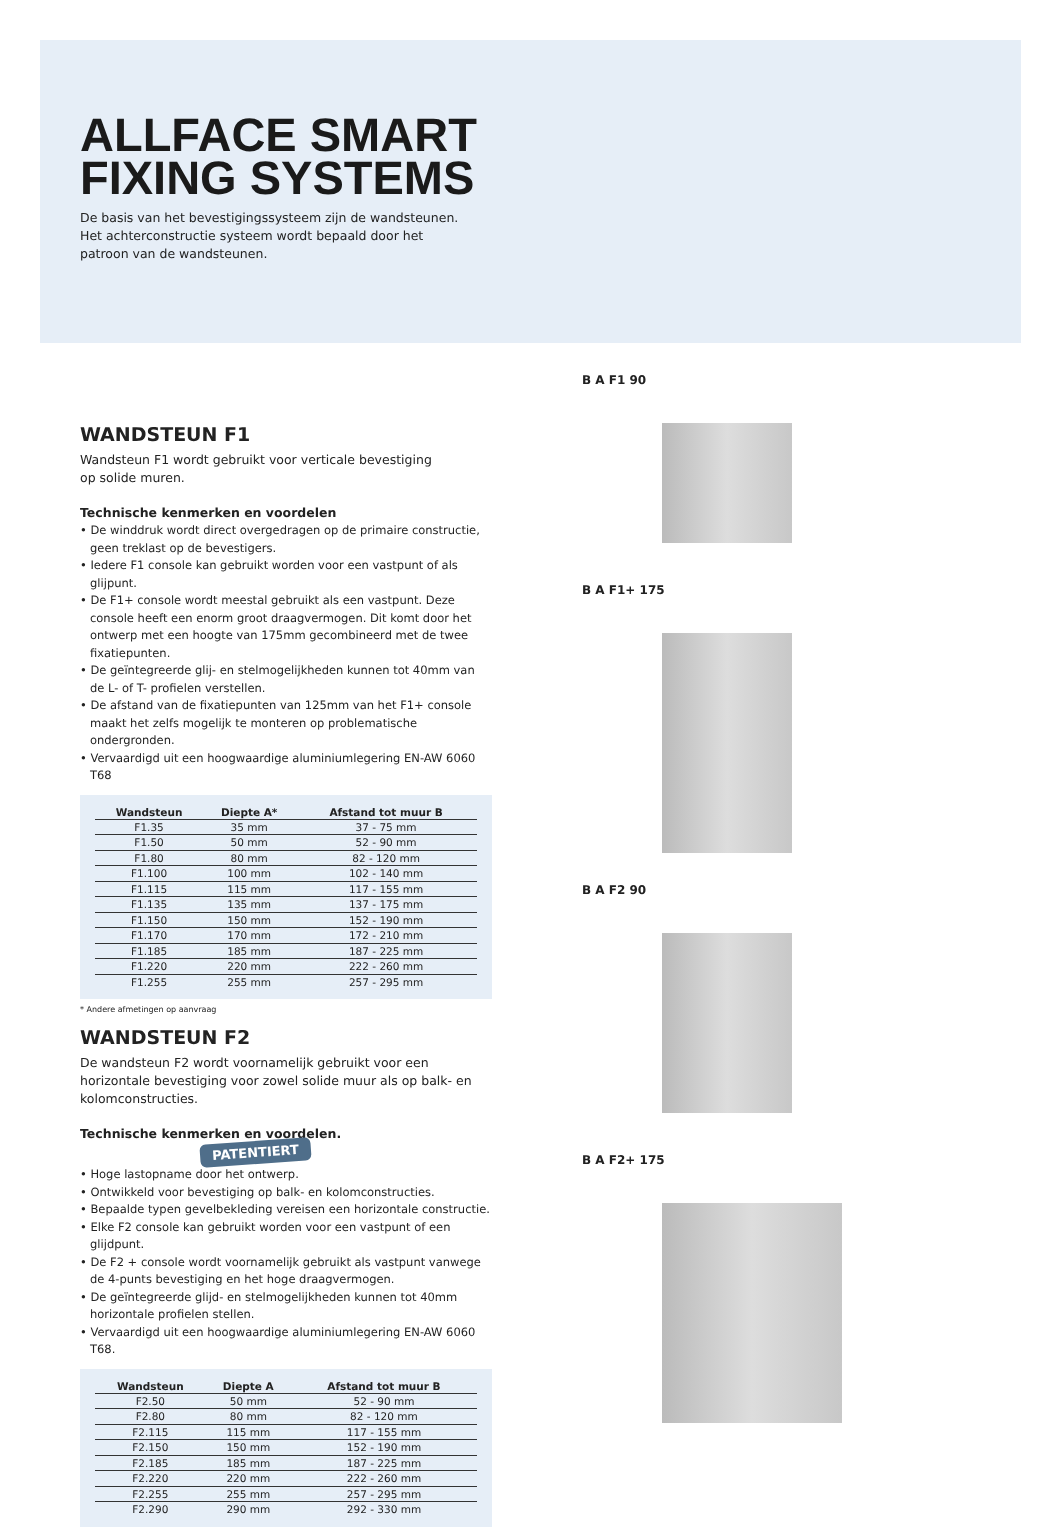ALLFACE SMART
FIXING SYSTEMS
De basis van het bevestigingssysteem zijn de wandsteunen.
Het achterconstructie systeem wordt bepaald door het
patroon van de wandsteunen.
WANDSTEUN F1
Wandsteun F1 wordt gebruikt voor verticale bevestiging
op solide muren.
Technische kenmerken en voordelen
• De winddruk wordt direct overgedragen op de primaire constructie, geen treklast op de bevestigers.
• Iedere F1 console kan gebruikt worden voor een vastpunt of als glijpunt.
• De F1+ console wordt meestal gebruikt als een vastpunt. Deze console heeft een enorm groot draagvermogen. Dit komt door het ontwerp met een hoogte van 175mm gecombineerd met de twee fixatiepunten.
• De geïntegreerde glij- en stelmogelijkheden kunnen tot 40mm van de L- of T- profielen verstellen.
• De afstand van de fixatiepunten van 125mm van het F1+ console maakt het zelfs mogelijk te monteren op problematische ondergronden.
• Vervaardigd uit een hoogwaardige aluminiumlegering EN-AW 6060 T68
| Wandsteun | Diepte A* | Afstand tot muur B |
| --- | --- | --- |
| F1.35 | 35 mm | 37 - 75 mm |
| F1.50 | 50 mm | 52 - 90 mm |
| F1.80 | 80 mm | 82 - 120 mm |
| F1.100 | 100 mm | 102 - 140 mm |
| F1.115 | 115 mm | 117 - 155 mm |
| F1.135 | 135 mm | 137 - 175 mm |
| F1.150 | 150 mm | 152 - 190 mm |
| F1.170 | 170 mm | 172 - 210 mm |
| F1.185 | 185 mm | 187 - 225 mm |
| F1.220 | 220 mm | 222 - 260 mm |
| F1.255 | 255 mm | 257 - 295 mm |
* Andere afmetingen op aanvraag
WANDSTEUN F2
De wandsteun F2 wordt voornamelijk gebruikt voor een horizontale bevestiging voor zowel solide muur als op balk- en kolomconstructies.
Technische kenmerken en voordelen. PATENTIERT
• Hoge lastopname door het ontwerp.
• Ontwikkeld voor bevestiging op balk- en kolomconstructies.
• Bepaalde typen gevelbekleding vereisen een horizontale constructie.
• Elke F2 console kan gebruikt worden voor een vastpunt of een glijdpunt.
• De F2 + console wordt voornamelijk gebruikt als vastpunt vanwege de 4-punts bevestiging en het hoge draagvermogen.
• De geïntegreerde glijd- en stelmogelijkheden kunnen tot 40mm horizontale profielen stellen.
• Vervaardigd uit een hoogwaardige aluminiumlegering EN-AW 6060 T68.
| Wandsteun | Diepte A | Afstand tot muur B |
| --- | --- | --- |
| F2.50 | 50 mm | 52 - 90 mm |
| F2.80 | 80 mm | 82 - 120 mm |
| F2.115 | 115 mm | 117 - 155 mm |
| F2.150 | 150 mm | 152 - 190 mm |
| F2.185 | 185 mm | 187 - 225 mm |
| F2.220 | 220 mm | 222 - 260 mm |
| F2.255 | 255 mm | 257 - 295 mm |
| F2.290 | 290 mm | 292 - 330 mm |
B A F1 90
B A F1+ 175
B A F2 90
B A F2+ 175